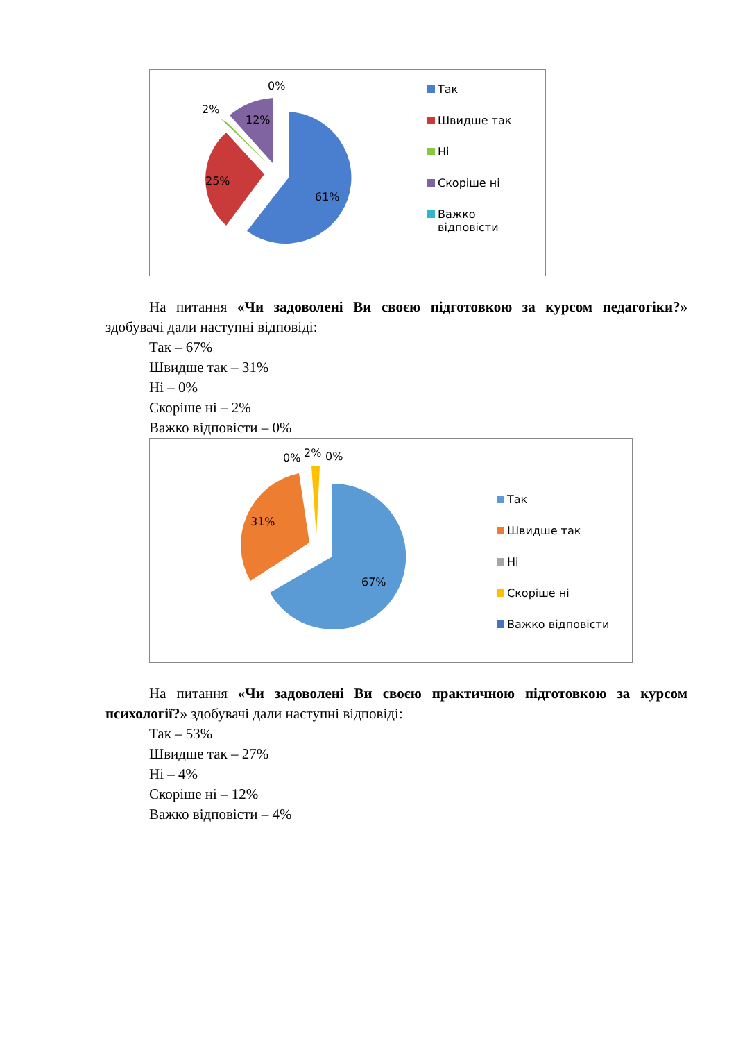0%
2%
12%
25%
61%
Так
Швидше так
Ні
Скоріше ні
Важко
відповісти
На питання «Чи задоволені Ви своєю підготовкою за курсом педагогіки?» здобувачі дали наступні відповіді:
Так – 67%
Швидше так – 31%
Ні – 0%
Скоріше ні – 2%
Важко відповісти – 0%
0%
2%
0%
31%
67%
Так
Швидше так
Ні
Скоріше ні
Важко відповісти
На питання «Чи задоволені Ви своєю практичною підготовкою за курсом психології?» здобувачі дали наступні відповіді:
Так – 53%
Швидше так – 27%
Ні – 4%
Скоріше ні – 12%
Важко відповісти – 4%